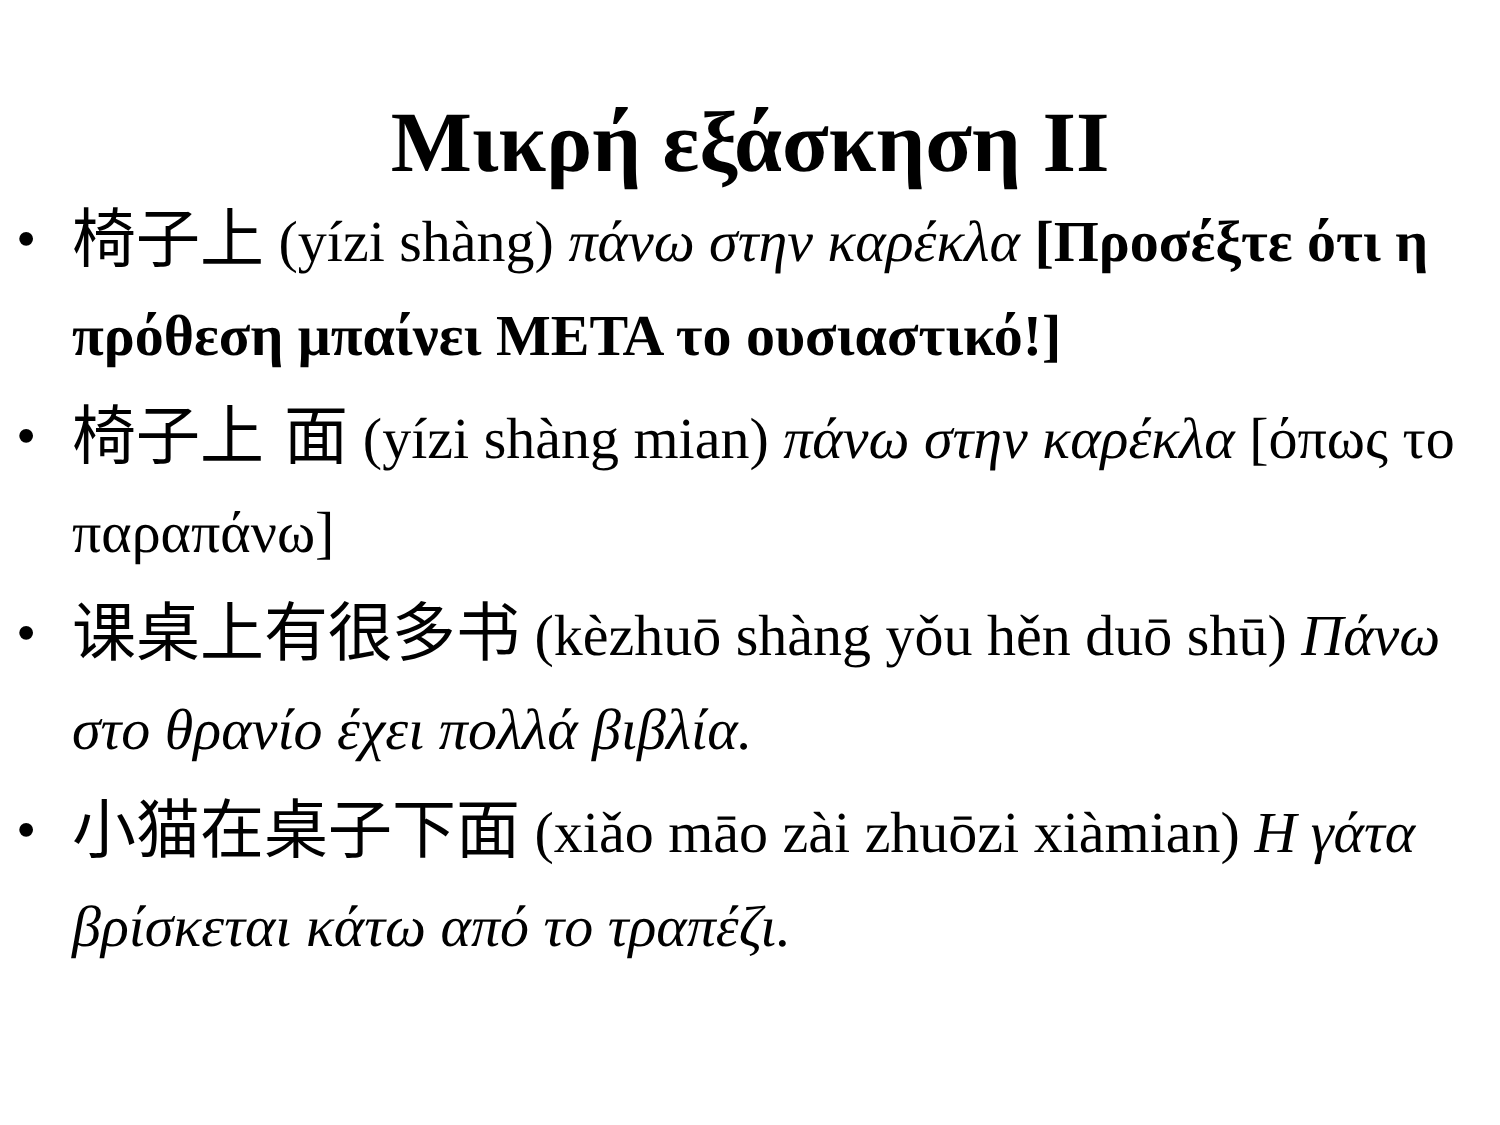Μικρή εξάσκηση ΙΙ
• 椅子上 (yízi shàng) πάνω στην καρέκλα [Προσέξτε ότι η πρόθεση μπαίνει ΜΕΤΑ το ουσιαστικό!]
• 椅子上 面 (yízi shàng mian) πάνω στην καρέκλα [όπως το παραπάνω]
• 课桌上有很多书 (kèzhuō shàng yǒu hěn duō shū) Πάνω στο θρανίο έχει πολλά βιβλία.
• 小猫在桌子下面 (xiǎo māo zài zhuōzi xiàmian) Η γάτα βρίσκεται κάτω από το τραπέζι.